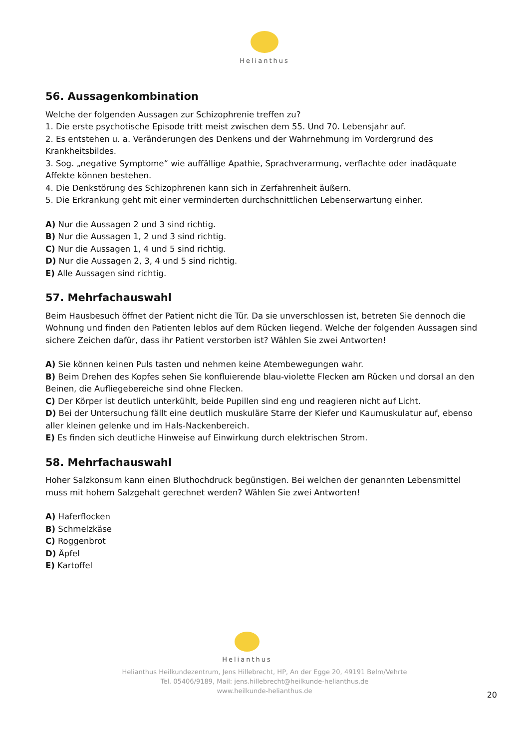Helianthus
56. Aussagenkombination
Welche der folgenden Aussagen zur Schizophrenie treffen zu?
1. Die erste psychotische Episode tritt meist zwischen dem 55. Und 70. Lebensjahr auf.
2. Es entstehen u. a. Veränderungen des Denkens und der Wahrnehmung im Vordergrund des Krankheitsbildes.
3. Sog. „negative Symptome“ wie auffällige Apathie, Sprachverarmung, verflachte oder inadäquate Affekte können bestehen.
4. Die Denkstörung des Schizophrenen kann sich in Zerfahrenheit äußern.
5. Die Erkrankung geht mit einer verminderten durchschnittlichen Lebenserwartung einher.
A) Nur die Aussagen 2 und 3 sind richtig.
B) Nur die Aussagen 1, 2 und 3 sind richtig.
C) Nur die Aussagen 1, 4 und 5 sind richtig.
D) Nur die Aussagen 2, 3, 4 und 5 sind richtig.
E) Alle Aussagen sind richtig.
57. Mehrfachauswahl
Beim Hausbesuch öffnet der Patient nicht die Tür. Da sie unverschlossen ist, betreten Sie dennoch die Wohnung und finden den Patienten leblos auf dem Rücken liegend. Welche der folgenden Aussagen sind sichere Zeichen dafür, dass ihr Patient verstorben ist? Wählen Sie zwei Antworten!
A) Sie können keinen Puls tasten und nehmen keine Atembewegungen wahr.
B) Beim Drehen des Kopfes sehen Sie konfluierende blau-violette Flecken am Rücken und dorsal an den Beinen, die Aufliegebereiche sind ohne Flecken.
C) Der Körper ist deutlich unterkühlt, beide Pupillen sind eng und reagieren nicht auf Licht.
D) Bei der Untersuchung fällt eine deutlich muskuläre Starre der Kiefer und Kaumuskulatur auf, ebenso aller kleinen gelenke und im Hals-Nackenbereich.
E) Es finden sich deutliche Hinweise auf Einwirkung durch elektrischen Strom.
58. Mehrfachauswahl
Hoher Salzkonsum kann einen Bluthochdruck begünstigen. Bei welchen der genannten Lebensmittel muss mit hohem Salzgehalt gerechnet werden? Wählen Sie zwei Antworten!
A) Haferflocken
B) Schmelzkäse
C) Roggenbrot
D) Äpfel
E) Kartoffel
Helianthus
Helianthus Heilkundezentrum, Jens Hillebrecht, HP, An der Egge 20, 49191 Belm/Vehrte
Tel. 05406/9189, Mail: jens.hillebrecht@heilkunde-helianthus.de
www.heilkunde-helianthus.de
20